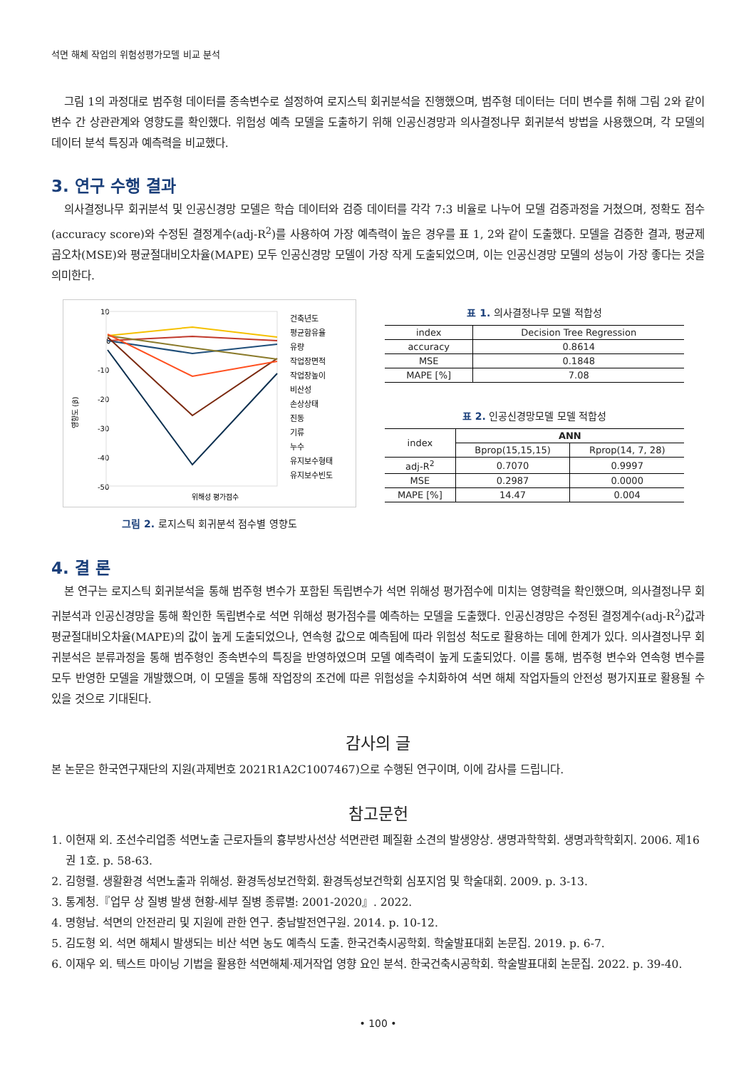석면 해체 작업의 위험성평가모델 비교 분석
그림 1의 과정대로 범주형 데이터를 종속변수로 설정하여 로지스틱 회귀분석을 진행했으며, 범주형 데이터는 더미 변수를 취해 그림 2와 같이 변수 간 상관관계와 영향도를 확인했다. 위험성 예측 모델을 도출하기 위해 인공신경망과 의사결정나무 회귀분석 방법을 사용했으며, 각 모델의 데이터 분석 특징과 예측력을 비교했다.
3. 연구 수행 결과
의사결정나무 회귀분석 및 인공신경망 모델은 학습 데이터와 검증 데이터를 각각 7:3 비율로 나누어 모델 검증과정을 거쳤으며, 정확도 점수(accuracy score)와 수정된 결정계수(adj-R<sup>2</sup>)를 사용하여 가장 예측력이 높은 경우를 표 1, 2와 같이 도출했다. 모델을 검증한 결과, 평균제곱오차(MSE)와 평균절대비오차율(MAPE) 모두 인공신경망 모델이 가장 작게 도출되었으며, 이는 인공신경망 모델의 성능이 가장 좋다는 것을 의미한다.
10
0
-10
-20
-30
-40
-50
영향도 (β)
위해성 평가점수
건축년도
평균함유율
유량
작업장면적
작업장높이
비산성
손상상태
진동
기류
누수
유지보수형태
유지보수빈도
그림 2. 로지스틱 회귀분석 점수별 영향도
표 1. 의사결정나무 모델 적합성
| index | Decision Tree Regression |
| --- | --- |
| accuracy | 0.8614 |
| MSE | 0.1848 |
| MAPE [%] | 7.08 |
표 2. 인공신경망모델 모델 적합성
| index | ANN | |
| --- | --- | --- |
| | Bprop(15,15,15) | Rprop(14, 7, 28) |
| adj-R<sup>2</sup> | 0.7070 | 0.9997 |
| MSE | 0.2987 | 0.0000 |
| MAPE [%] | 14.47 | 0.004 |
4. 결 론
본 연구는 로지스틱 회귀분석을 통해 범주형 변수가 포함된 독립변수가 석면 위해성 평가점수에 미치는 영향력을 확인했으며, 의사결정나무 회귀분석과 인공신경망을 통해 확인한 독립변수로 석면 위해성 평가점수를 예측하는 모델을 도출했다. 인공신경망은 수정된 결정계수(adj-R<sup>2</sup>)값과 평균절대비오차율(MAPE)의 값이 높게 도출되었으나, 연속형 값으로 예측됨에 따라 위험성 척도로 활용하는 데에 한계가 있다. 의사결정나무 회귀분석은 분류과정을 통해 범주형인 종속변수의 특징을 반영하였으며 모델 예측력이 높게 도출되었다. 이를 통해, 범주형 변수와 연속형 변수를 모두 반영한 모델을 개발했으며, 이 모델을 통해 작업장의 조건에 따른 위험성을 수치화하여 석면 해체 작업자들의 안전성 평가지표로 활용될 수 있을 것으로 기대된다.
감사의 글
본 논문은 한국연구재단의 지원(과제번호 2021R1A2C1007467)으로 수행된 연구이며, 이에 감사를 드립니다.
참고문헌
1. 이현재 외. 조선수리업종 석면노출 근로자들의 흉부방사선상 석면관련 폐질환 소견의 발생양상. 생명과학학회. 생명과학학회지. 2006. 제16권 1호. p. 58-63.
2. 김형렬. 생활환경 석면노출과 위해성. 환경독성보건학회. 환경독성보건학회 심포지엄 및 학술대회. 2009. p. 3-13.
3. 통계청.『업무 상 질병 발생 현황-세부 질병 종류별: 2001-2020』. 2022.
4. 명형남. 석면의 안전관리 및 지원에 관한 연구. 충남발전연구원. 2014. p. 10-12.
5. 김도형 외. 석면 해체시 발생되는 비산 석면 농도 예측식 도출. 한국건축시공학회. 학술발표대회 논문집. 2019. p. 6-7.
6. 이재우 외. 텍스트 마이닝 기법을 활용한 석면해체·제거작업 영향 요인 분석. 한국건축시공학회. 학술발표대회 논문집. 2022. p. 39-40.
• 100 •